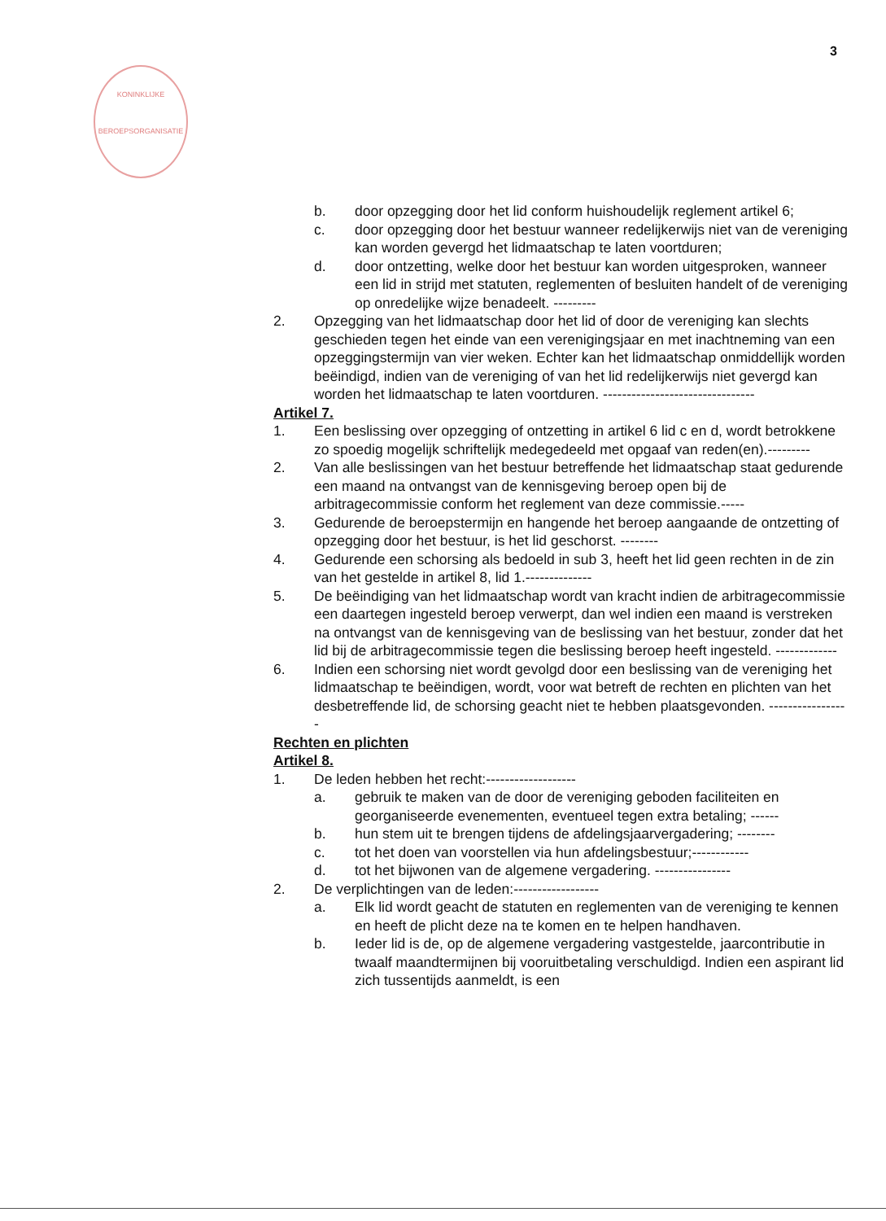3
KONINKLIJKE
BEROEPSORGANISATIE
b. door opzegging door het lid conform huishoudelijk reglement artikel 6;
c. door opzegging door het bestuur wanneer redelijkerwijs niet van de vereniging kan worden gevergd het lidmaatschap te laten voortduren;
d. door ontzetting, welke door het bestuur kan worden uitgesproken, wanneer een lid in strijd met statuten, reglementen of besluiten handelt of de vereniging op onredelijke wijze benadeelt. ---------
2. Opzegging van het lidmaatschap door het lid of door de vereniging kan slechts geschieden tegen het einde van een verenigingsjaar en met inachtneming van een opzeggingstermijn van vier weken. Echter kan het lidmaatschap onmiddellijk worden beëindigd, indien van de vereniging of van het lid redelijkerwijs niet gevergd kan worden het lidmaatschap te laten voortduren. --------------------------------
Artikel 7.
1. Een beslissing over opzegging of ontzetting in artikel 6 lid c en d, wordt betrokkene zo spoedig mogelijk schriftelijk medegedeeld met opgaaf van reden(en).---------
2. Van alle beslissingen van het bestuur betreffende het lidmaatschap staat gedurende een maand na ontvangst van de kennisgeving beroep open bij de arbitragecommissie conform het reglement van deze commissie.-----
3. Gedurende de beroepstermijn en hangende het beroep aangaande de ontzetting of opzegging door het bestuur, is het lid geschorst. --------
4. Gedurende een schorsing als bedoeld in sub 3, heeft het lid geen rechten in de zin van het gestelde in artikel 8, lid 1.--------------
5. De beëindiging van het lidmaatschap wordt van kracht indien de arbitragecommissie een daartegen ingesteld beroep verwerpt, dan wel indien een maand is verstreken na ontvangst van de kennisgeving van de beslissing van het bestuur, zonder dat het lid bij de arbitragecommissie tegen die beslissing beroep heeft ingesteld. -------------
6. Indien een schorsing niet wordt gevolgd door een beslissing van de vereniging het lidmaatschap te beëindigen, wordt, voor wat betreft de rechten en plichten van het desbetreffende lid, de schorsing geacht niet te hebben plaatsgevonden. -----------------
Rechten en plichten
Artikel 8.
1. De leden hebben het recht:-------------------
a. gebruik te maken van de door de vereniging geboden faciliteiten en georganiseerde evenementen, eventueel tegen extra betaling; ------
b. hun stem uit te brengen tijdens de afdelingsjaarvergadering; --------
c. tot het doen van voorstellen via hun afdelingsbestuur;------------
d. tot het bijwonen van de algemene vergadering. ----------------
2. De verplichtingen van de leden:------------------
a. Elk lid wordt geacht de statuten en reglementen van de vereniging te kennen en heeft de plicht deze na te komen en te helpen handhaven.
b. Ieder lid is de, op de algemene vergadering vastgestelde, jaarcontributie in twaalf maandtermijnen bij vooruitbetaling verschuldigd. Indien een aspirant lid zich tussentijds aanmeldt, is een